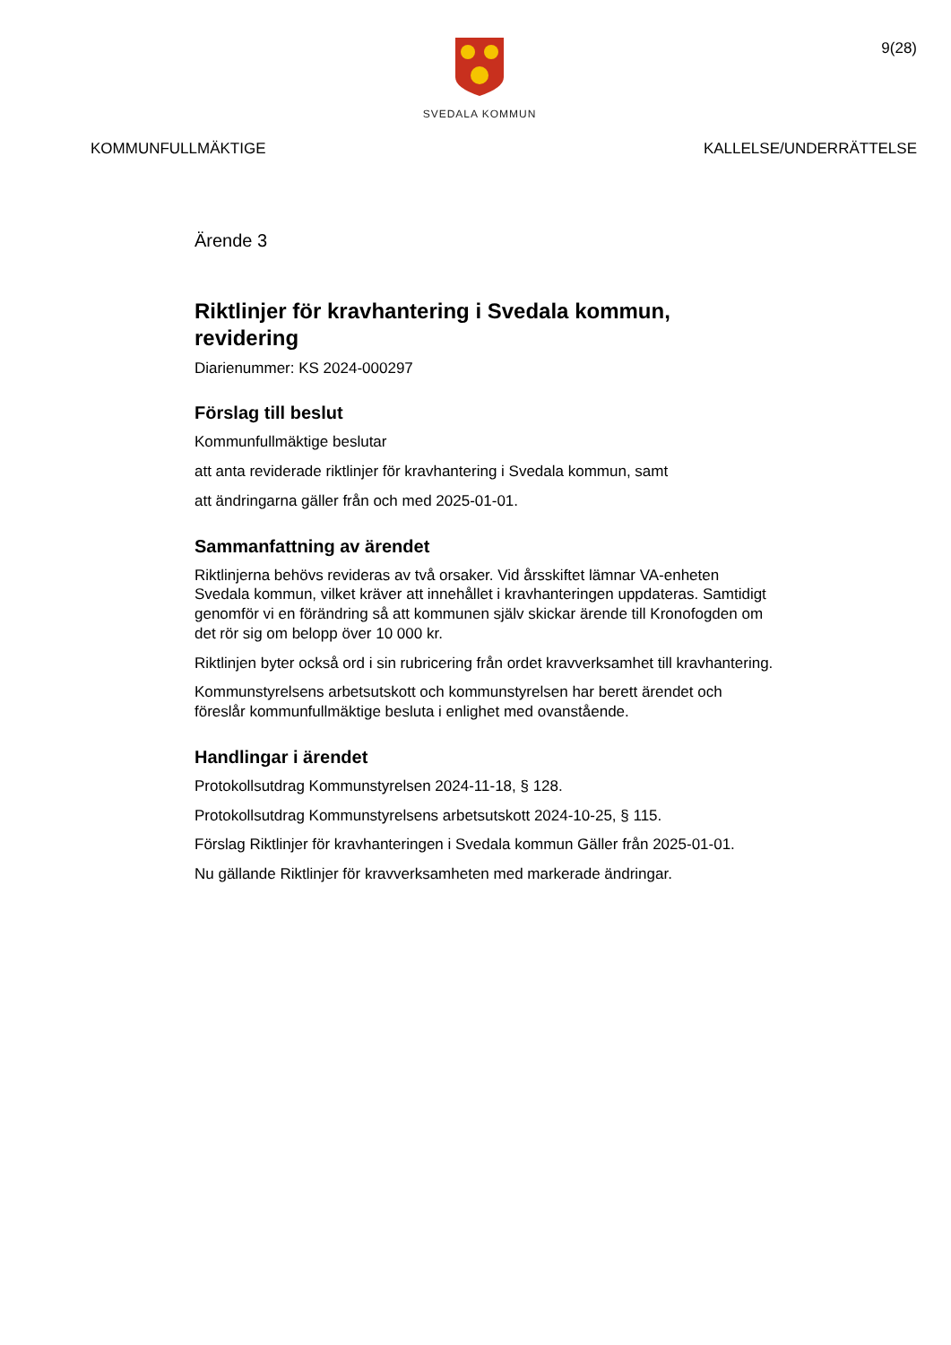9(28)
SVEDALA KOMMUN
KOMMUNFULLMÄKTIGE KALLELSE/UNDERRÄTTELSE
Ärende 3
Riktlinjer för kravhantering i Svedala kommun, revidering
Diarienummer: KS 2024-000297
Förslag till beslut
Kommunfullmäktige beslutar
att anta reviderade riktlinjer för kravhantering i Svedala kommun, samt
att ändringarna gäller från och med 2025-01-01.
Sammanfattning av ärendet
Riktlinjerna behövs revideras av två orsaker. Vid årsskiftet lämnar VA-enheten Svedala kommun, vilket kräver att innehållet i kravhanteringen uppdateras. Samtidigt genomför vi en förändring så att kommunen själv skickar ärende till Kronofogden om det rör sig om belopp över 10 000 kr.
Riktlinjen byter också ord i sin rubricering från ordet kravverksamhet till kravhantering.
Kommunstyrelsens arbetsutskott och kommunstyrelsen har berett ärendet och föreslår kommunfullmäktige besluta i enlighet med ovanstående.
Handlingar i ärendet
Protokollsutdrag Kommunstyrelsen 2024-11-18, § 128.
Protokollsutdrag Kommunstyrelsens arbetsutskott 2024-10-25, § 115.
Förslag Riktlinjer för kravhanteringen i Svedala kommun Gäller från 2025-01-01.
Nu gällande Riktlinjer för kravverksamheten med markerade ändringar.